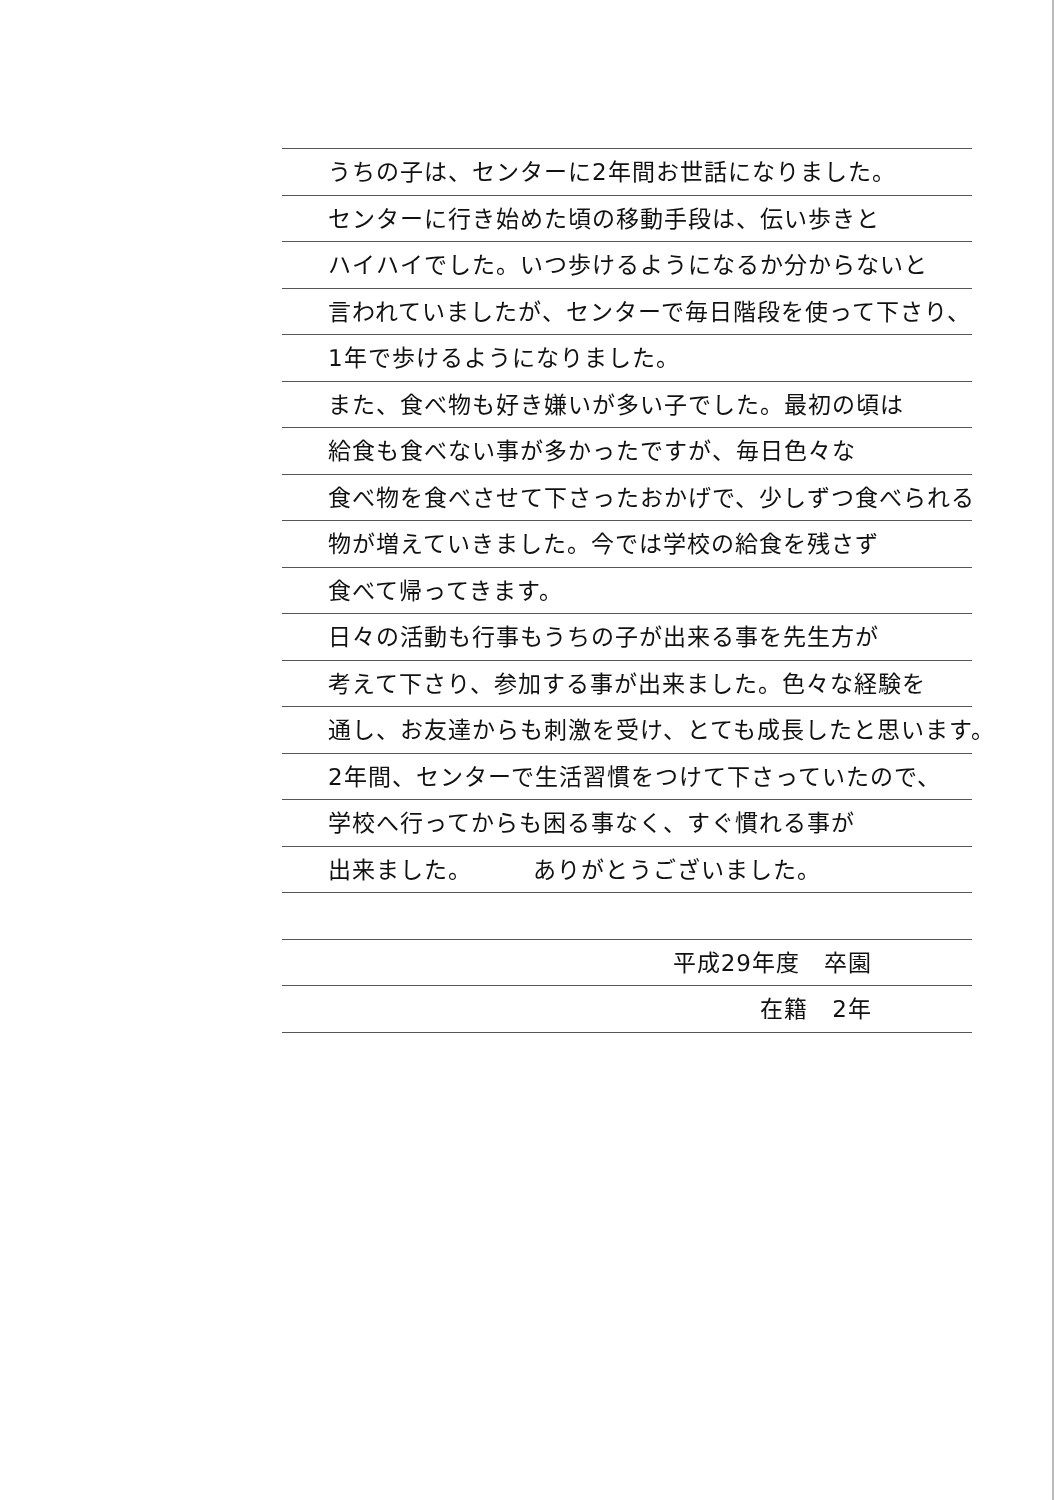うちの子は、センターに2年間お世話になりました。
センターに行き始めた頃の移動手段は、伝い歩きと
ハイハイでした。いつ歩けるようになるか分からないと
言われていましたが、センターで毎日階段を使って下さり、
1年で歩けるようになりました。
また、食べ物も好き嫌いが多い子でした。最初の頃は
給食も食べない事が多かったですが、毎日色々な
食べ物を食べさせて下さったおかげで、少しずつ食べられる
物が増えていきました。今では学校の給食を残さず
食べて帰ってきます。
日々の活動も行事もうちの子が出来る事を先生方が
考えて下さり、参加する事が出来ました。色々な経験を
通し、お友達からも刺激を受け、とても成長したと思います。
2年間、センターで生活習慣をつけて下さっていたので、
学校へ行ってからも困る事なく、すぐ慣れる事が
出来ました。　　　ありがとうございました。
平成29年度　卒園
在籍　2年